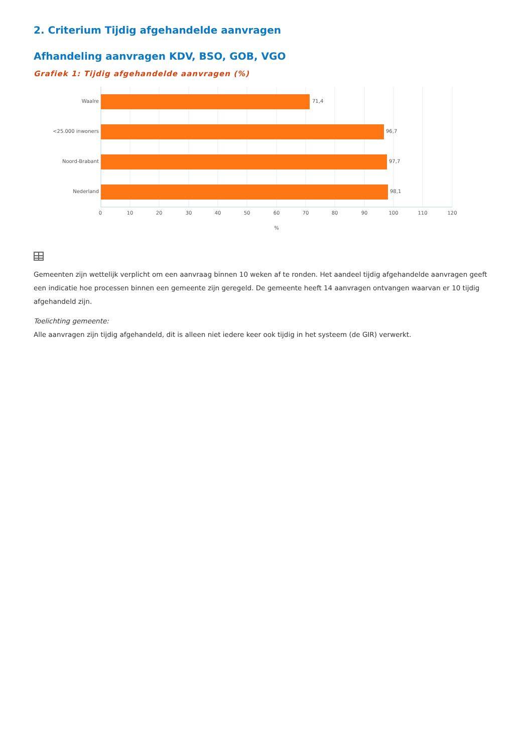2. Criterium Tijdig afgehandelde aanvragen
Afhandeling aanvragen KDV, BSO, GOB, VGO
Grafiek 1: Tijdig afgehandelde aanvragen (%)
Waalre
<25.000 inwoners
Noord-Brabant
Nederland
71,4
96,7
97,7
98,1
0
10
20
30
40
50
60
70
80
90
100
110
120
%
Gemeenten zijn wettelijk verplicht om een aanvraag binnen 10 weken af te ronden. Het aandeel tijdig afgehandelde aanvragen geeft een indicatie hoe processen binnen een gemeente zijn geregeld. De gemeente heeft 14 aanvragen ontvangen waarvan er 10 tijdig afgehandeld zijn.
Toelichting gemeente:
Alle aanvragen zijn tijdig afgehandeld, dit is alleen niet iedere keer ook tijdig in het systeem (de GIR) verwerkt.